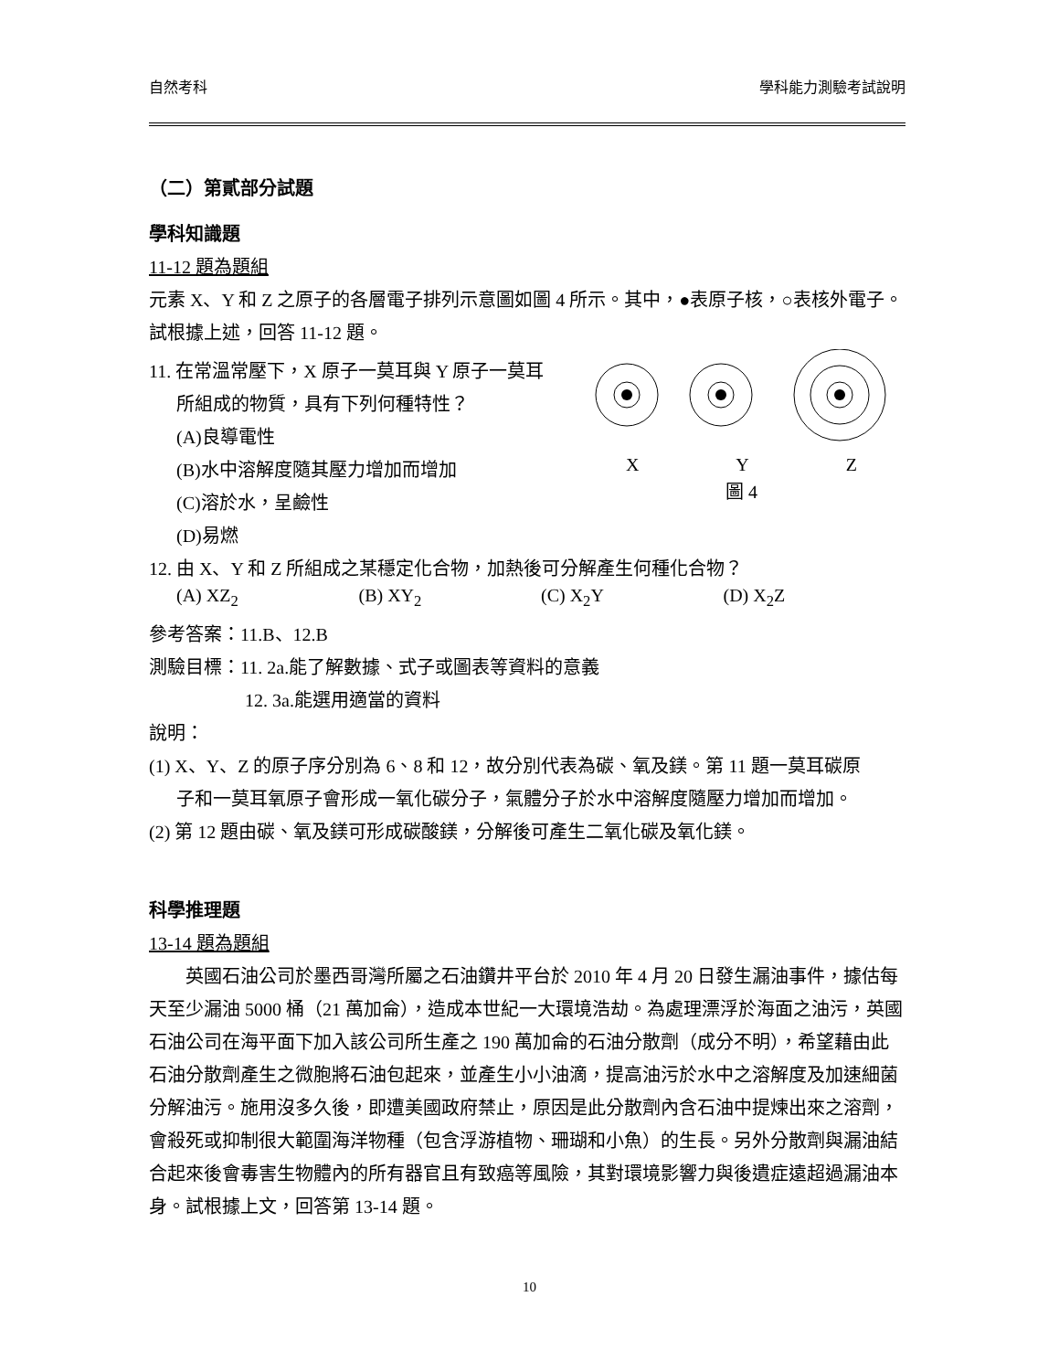自然考科 學科能力測驗考試說明
（二）第貳部分試題
學科知識題
11-12 題為題組
元素 X、Y 和 Z 之原子的各層電子排列示意圖如圖 4 所示。其中，●表原子核，○表核外電子。試根據上述，回答 11-12 題。
11. 在常溫常壓下，X 原子一莫耳與 Y 原子一莫耳
所組成的物質，具有下列何種特性？
(A)良導電性
(B)水中溶解度隨其壓力增加而增加
(C)溶於水，呈鹼性
(D)易燃
X Y Z
圖 4
12. 由 X、Y 和 Z 所組成之某穩定化合物，加熱後可分解產生何種化合物？
(A) XZ<sub>2</sub> (B) XY<sub>2</sub> (C) X<sub>2</sub>Y (D) X<sub>2</sub>Z
參考答案：11.B、12.B
測驗目標：11. 2a.能了解數據、式子或圖表等資料的意義
12. 3a.能選用適當的資料
說明：
(1) X、Y、Z 的原子序分別為 6、8 和 12，故分別代表為碳、氧及鎂。第 11 題一莫耳碳原
子和一莫耳氧原子會形成一氧化碳分子，氣體分子於水中溶解度隨壓力增加而增加。
(2) 第 12 題由碳、氧及鎂可形成碳酸鎂，分解後可產生二氧化碳及氧化鎂。
科學推理題
13-14 題為題組
英國石油公司於墨西哥灣所屬之石油鑽井平台於 2010 年 4 月 20 日發生漏油事件，據估每天至少漏油 5000 桶（21 萬加侖），造成本世紀一大環境浩劫。為處理漂浮於海面之油污，英國石油公司在海平面下加入該公司所生產之 190 萬加侖的石油分散劑（成分不明），希望藉由此石油分散劑產生之微胞將石油包起來，並產生小小油滴，提高油污於水中之溶解度及加速細菌分解油污。施用沒多久後，即遭美國政府禁止，原因是此分散劑內含石油中提煉出來之溶劑，會殺死或抑制很大範圍海洋物種（包含浮游植物、珊瑚和小魚）的生長。另外分散劑與漏油結合起來後會毒害生物體內的所有器官且有致癌等風險，其對環境影響力與後遺症遠超過漏油本身。試根據上文，回答第 13-14 題。
10